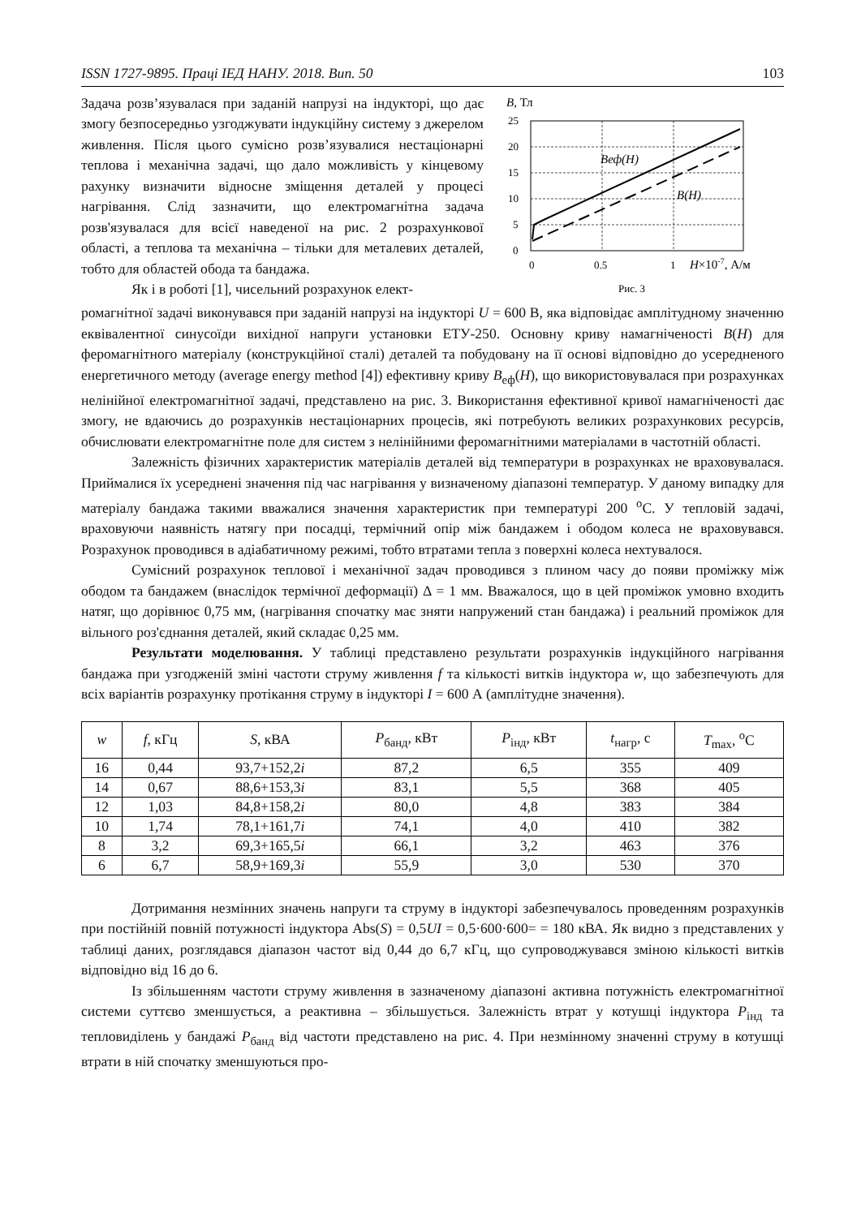ISSN 1727-9895. Праці ІЕД НАНУ. 2018. Вип. 50 103
Задача розв’язувалася при заданій напрузі на індукторі, що дає змогу безпосередньо узгоджувати індукційну систему з джерелом живлення. Після цього сумісно розв’язувалися нестаціонарні теплова і механічна задачі, що дало можливість у кінцевому рахунку визначити відносне зміщення деталей у процесі нагрівання. Слід зазначити, що електромагнітна задача розв'язувалася для всієї наведеної на рис. 2 розрахункової області, а теплова та механічна – тільки для металевих деталей, тобто для областей обода та бандажа.
Як і в роботі [1], чисельний розрахунок елект-
B, Тл
25
20
15
10
5
0
Bеф(H)
B(H)
0
0.5
1
H×10-7, А/м
Рис. 3
ромагнітної задачі виконувався при заданій напрузі на індукторі U = 600 В, яка відповідає амплітудному значенню еквівалентної синусоїди вихідної напруги установки ЕТУ-250. Основну криву намагніченості B(H) для феромагнітного матеріалу (конструкційної сталі) деталей та побудовану на її основі відповідно до усередненого енергетичного методу (average energy method [4]) ефективну криву B<sub>еф</sub>(H), що використовувалася при розрахунках нелінійної електромагнітної задачі, представлено на рис. 3. Використання ефективної кривої намагніченості дає змогу, не вдаючись до розрахунків нестаціонарних процесів, які потребують великих розрахункових ресурсів, обчислювати електромагнітне поле для систем з нелінійними феромагнітними матеріалами в частотній області.
Залежність фізичних характеристик матеріалів деталей від температури в розрахунках не враховувалася. Приймалися їх усереднені значення під час нагрівання у визначеному діапазоні температур. У даному випадку для матеріалу бандажа такими вважалися значення характеристик при температурі 200 <sup>o</sup>С. У тепловій задачі, враховуючи наявність натягу при посадці, термічний опір між бандажем і ободом колеса не враховувався. Розрахунок проводився в адіабатичному режимі, тобто втратами тепла з поверхні колеса нехтувалося.
Сумісний розрахунок теплової і механічної задач проводився з плином часу до появи проміжку між ободом та бандажем (внаслідок термічної деформації) Δ = 1 мм. Вважалося, що в цей проміжок умовно входить натяг, що дорівнює 0,75 мм, (нагрівання спочатку має зняти напружений стан бандажа) і реальний проміжок для вільного роз'єднання деталей, який складає 0,25 мм.
Результати моделювання. У таблиці представлено результати розрахунків індукційного нагрівання бандажа при узгодженій зміні частоти струму живлення f та кількості витків індуктора w, що забезпечують для всіх варіантів розрахунку протікання струму в індукторі I = 600 А (амплітудне значення).
| w | f , кГц | S , кВА | P<sub>банд</sub>, кВт | P<sub>інд</sub>, кВт | t<sub>нагр</sub>, с | T<sub>max</sub>, <sup>o</sup>С |
| --- | --- | --- | --- | --- | --- | --- |
| 16 | 0,44 | 93,7+152,2 i | 87,2 | 6,5 | 355 | 409 |
| 14 | 0,67 | 88,6+153,3 i | 83,1 | 5,5 | 368 | 405 |
| 12 | 1,03 | 84,8+158,2 i | 80,0 | 4,8 | 383 | 384 |
| 10 | 1,74 | 78,1+161,7 i | 74,1 | 4,0 | 410 | 382 |
| 8 | 3,2 | 69,3+165,5 i | 66,1 | 3,2 | 463 | 376 |
| 6 | 6,7 | 58,9+169,3 i | 55,9 | 3,0 | 530 | 370 |
Дотримання незмінних значень напруги та струму в індукторі забезпечувалось проведенням розрахунків при постійній повній потужності індуктора Abs(S) = 0,5UI = 0,5·600·600= = 180 кВА. Як видно з представлених у таблиці даних, розглядався діапазон частот від 0,44 до 6,7 кГц, що супроводжувався зміною кількості витків відповідно від 16 до 6.
Із збільшенням частоти струму живлення в зазначеному діапазоні активна потужність електромагнітної системи суттєво зменшується, а реактивна – збільшується. Залежність втрат у котушці індуктора P<sub>інд</sub> та тепловиділень у бандажі P<sub>банд</sub> від частоти представлено на рис. 4. При незмінному значенні струму в котушці втрати в ній спочатку зменшуються про-